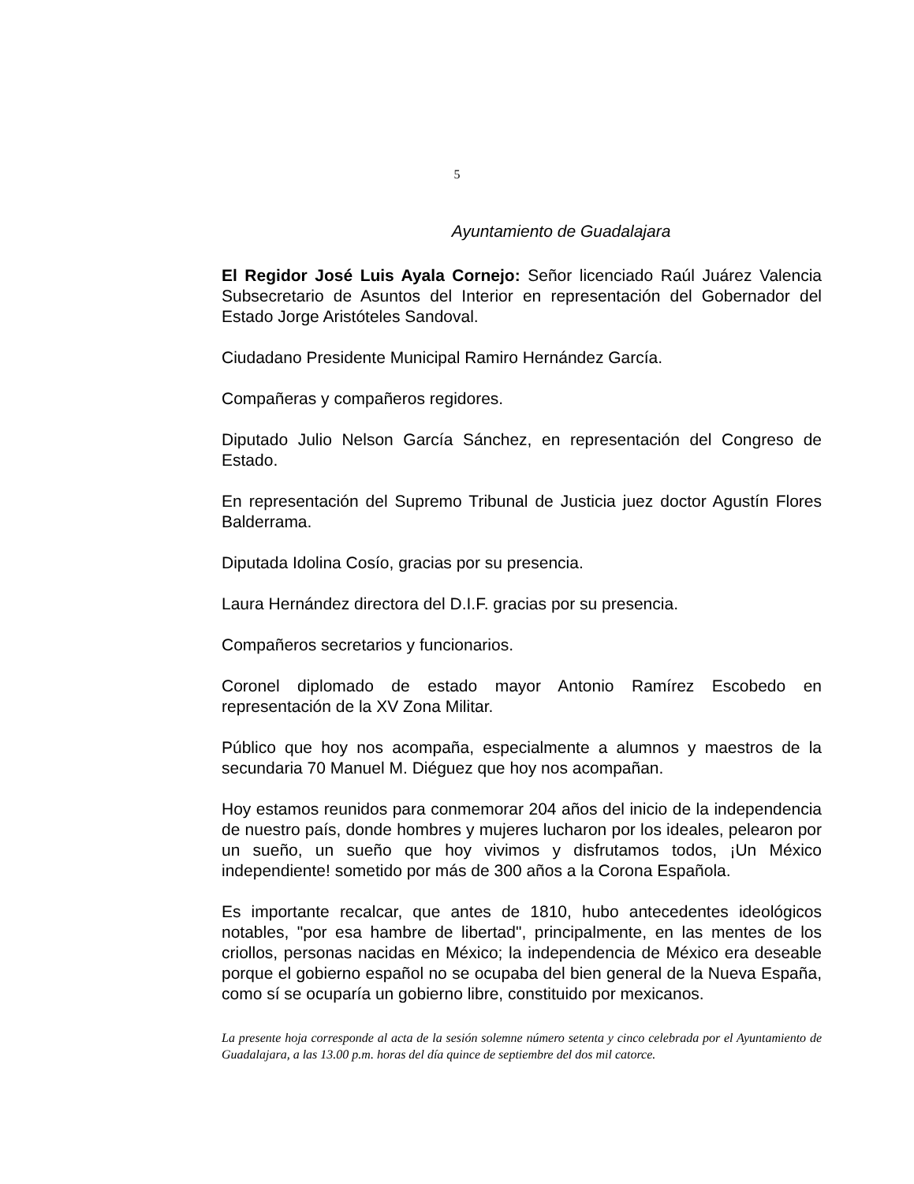5
Ayuntamiento de Guadalajara
El Regidor José Luis Ayala Cornejo: Señor licenciado Raúl Juárez Valencia Subsecretario de Asuntos del Interior en representación del Gobernador del Estado Jorge Aristóteles Sandoval.
Ciudadano Presidente Municipal Ramiro Hernández García.
Compañeras y compañeros regidores.
Diputado Julio Nelson García Sánchez, en representación del Congreso de Estado.
En representación del Supremo Tribunal de Justicia juez doctor Agustín Flores Balderrama.
Diputada Idolina Cosío, gracias por su presencia.
Laura Hernández directora del D.I.F. gracias por su presencia.
Compañeros secretarios y funcionarios.
Coronel diplomado de estado mayor Antonio Ramírez Escobedo en representación de la XV Zona Militar.
Público que hoy nos acompaña, especialmente a alumnos y maestros de la secundaria 70 Manuel M. Diéguez que hoy nos acompañan.
Hoy estamos reunidos para conmemorar 204 años del inicio de la independencia de nuestro país, donde hombres y mujeres lucharon por los ideales, pelearon por un sueño, un sueño que hoy vivimos y disfrutamos todos, ¡Un México independiente! sometido por más de 300 años a la Corona Española.
Es importante recalcar, que antes de 1810, hubo antecedentes ideológicos notables, "por esa hambre de libertad", principalmente, en las mentes de los criollos, personas nacidas en México; la independencia de México era deseable porque el gobierno español no se ocupaba del bien general de la Nueva España, como sí se ocuparía un gobierno libre, constituido por mexicanos.
La presente hoja corresponde al acta de la sesión solemne número setenta y cinco celebrada por el Ayuntamiento de Guadalajara, a las 13.00 p.m. horas del día quince de septiembre del dos mil catorce.